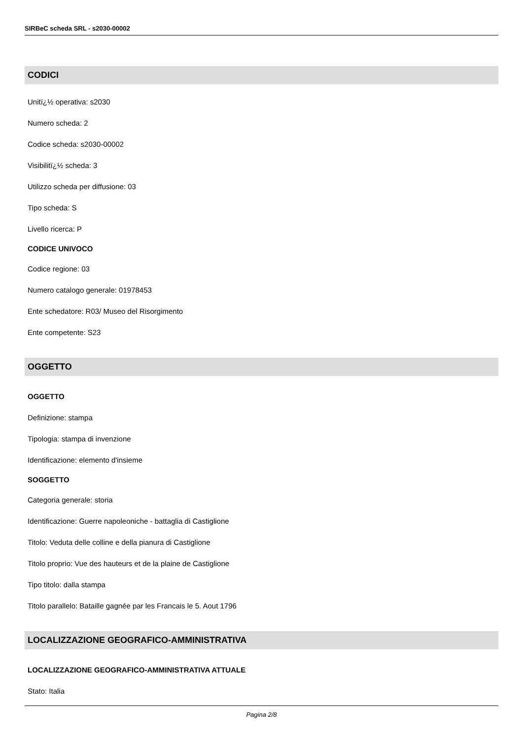SIRBeC scheda SRL - s2030-00002
CODICI
Unitï¿½ operativa: s2030
Numero scheda: 2
Codice scheda: s2030-00002
Visibilitï¿½ scheda: 3
Utilizzo scheda per diffusione: 03
Tipo scheda: S
Livello ricerca: P
CODICE UNIVOCO
Codice regione: 03
Numero catalogo generale: 01978453
Ente schedatore: R03/ Museo del Risorgimento
Ente competente: S23
OGGETTO
OGGETTO
Definizione: stampa
Tipologia: stampa di invenzione
Identificazione: elemento d'insieme
SOGGETTO
Categoria generale: storia
Identificazione: Guerre napoleoniche - battaglia di Castiglione
Titolo: Veduta delle colline e della pianura di Castiglione
Titolo proprio: Vue des hauteurs et de la plaine de Castiglione
Tipo titolo: dalla stampa
Titolo parallelo: Bataille gagnée par les Francais le 5. Aout 1796
LOCALIZZAZIONE GEOGRAFICO-AMMINISTRATIVA
LOCALIZZAZIONE GEOGRAFICO-AMMINISTRATIVA ATTUALE
Stato: Italia
Pagina 2/8